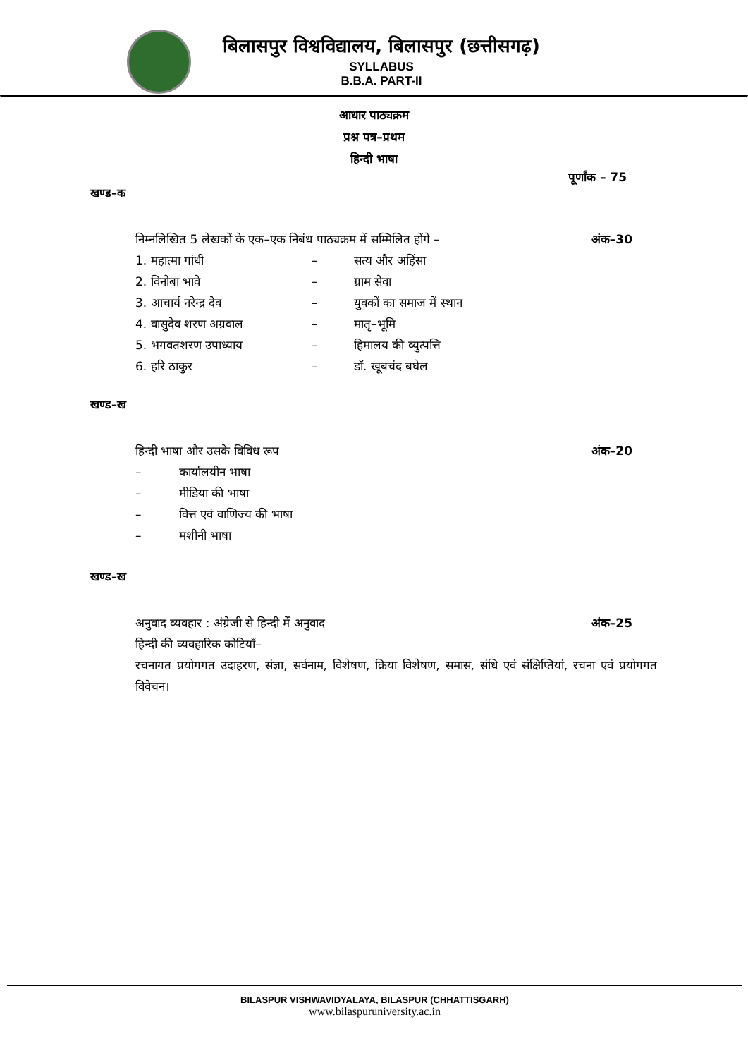बिलासपुर विश्वविद्यालय, बिलासपुर (छत्तीसगढ़)
SYLLABUS
B.B.A. PART-II
आधार पाठ्यक्रम
प्रश्न पत्र–प्रथम
हिन्दी भाषा
पूर्णांक – 75
खण्ड–क
निम्नलिखित 5 लेखकों के एक–एक निबंध पाठ्यक्रम में सम्मिलित होंगे – अंक–30
1. महात्मा गांधी – सत्य और अहिंसा
2. विनोबा भावे – ग्राम सेवा
3. आचार्य नरेन्द्र देव – युवकों का समाज में स्थान
4. वासुदेव शरण अग्रवाल – मातृ–भूमि
5. भगवतशरण उपाध्याय – हिमालय की व्युत्पत्ति
6. हरि ठाकुर – डॉ. खूबचंद बघेल
खण्ड–ख
हिन्दी भाषा और उसके विविध रूप अंक–20
– कार्यालयीन भाषा
– मीडिया की भाषा
– वित्त एवं वाणिज्य की भाषा
– मशीनी भाषा
खण्ड–ख
अनुवाद व्यवहार : अंग्रेजी से हिन्दी में अनुवाद अंक–25
हिन्दी की व्यवहारिक कोटियाँ–
रचनागत प्रयोगगत उदाहरण, संज्ञा, सर्वनाम, विशेषण, क्रिया विशेषण, समास, संधि एवं संक्षिप्तियां, रचना एवं प्रयोगगत विवेचन।
BILASPUR VISHWAVIDYALAYA, BILASPUR (CHHATTISGARH)
www.bilaspuruniversity.ac.in